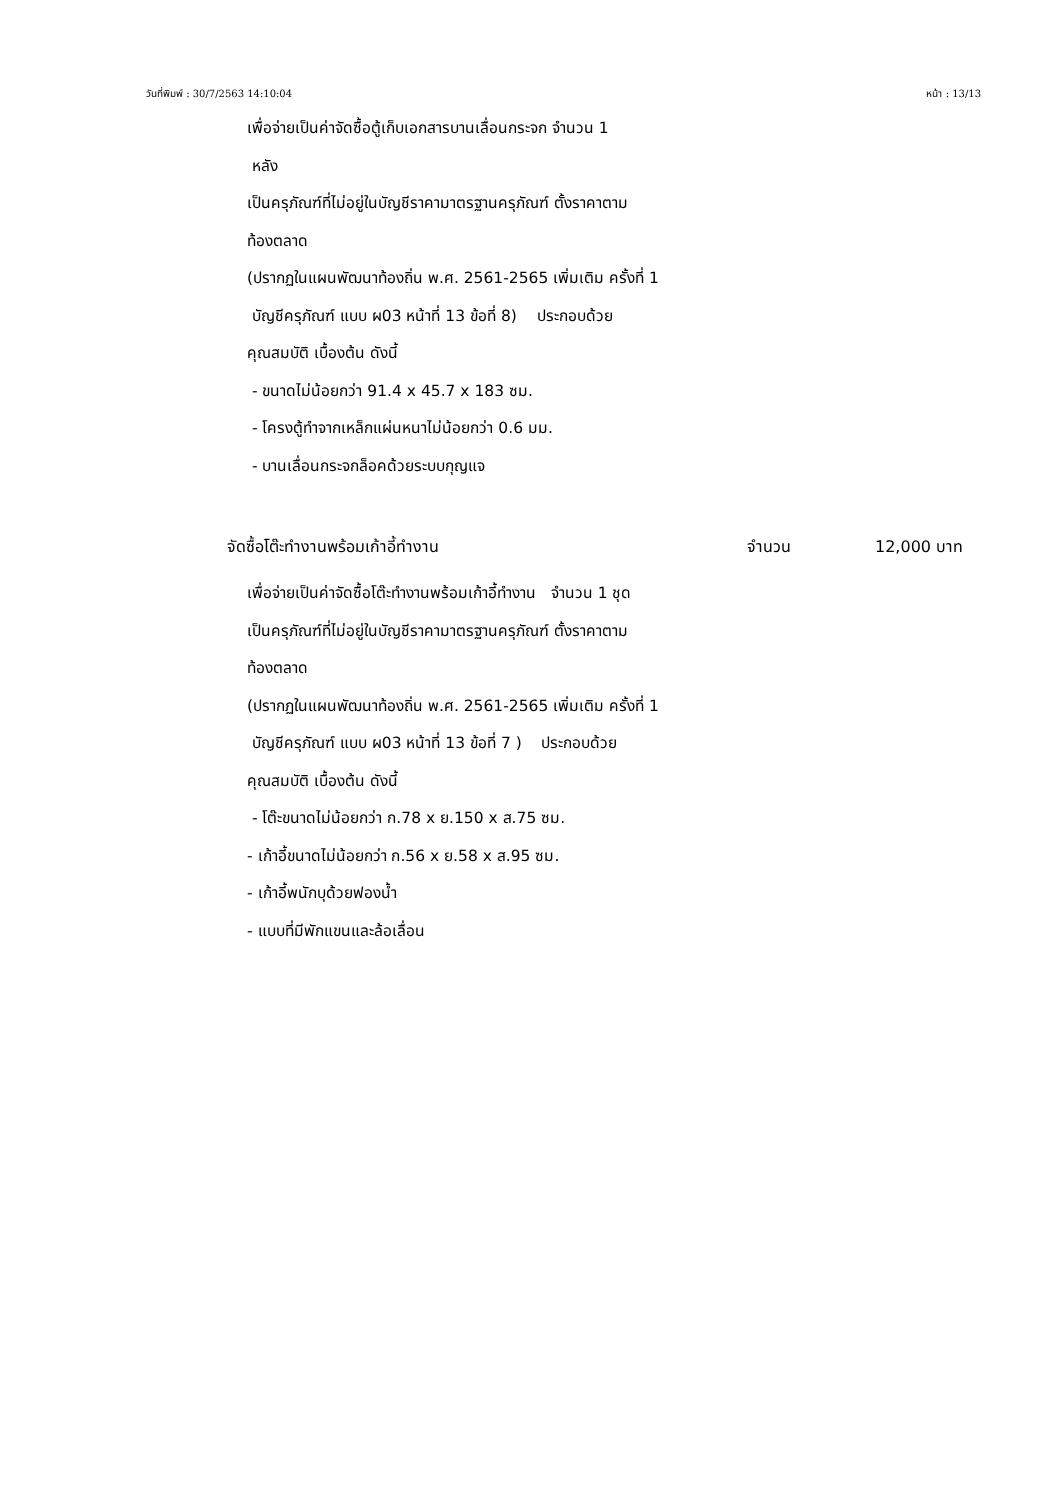วันที่พิมพ์ : 30/7/2563 14:10:04 หน้า : 13/13
เพื่อจ่ายเป็นค่าจัดซื้อตู้เก็บเอกสารบานเลื่อนกระจก จำนวน 1
หลัง
เป็นครุภัณฑ์ที่ไม่อยู่ในบัญชีราคามาตรฐานครุภัณฑ์ ตั้งราคาตาม
ท้องตลาด
(ปรากฏในแผนพัฒนาท้องถิ่น พ.ศ. 2561-2565 เพิ่มเติม ครั้งที่ 1
บัญชีครุภัณฑ์ แบบ ผ03 หน้าที่ 13 ข้อที่ 8) ประกอบด้วย
คุณสมบัติ เบื้องต้น ดังนี้
- ขนาดไม่น้อยกว่า 91.4 x 45.7 x 183 ซม.
- โครงตู้ทำจากเหล็กแผ่นหนาไม่น้อยกว่า 0.6 มม.
- บานเลื่อนกระจกล็อคด้วยระบบกุญแจ
จัดซื้อโต๊ะทำงานพร้อมเก้าอี้ทำงาน จำนวน 12,000 บาท
เพื่อจ่ายเป็นค่าจัดซื้อโต๊ะทำงานพร้อมเก้าอี้ทำงาน จำนวน 1 ชุด
เป็นครุภัณฑ์ที่ไม่อยู่ในบัญชีราคามาตรฐานครุภัณฑ์ ตั้งราคาตาม
ท้องตลาด
(ปรากฏในแผนพัฒนาท้องถิ่น พ.ศ. 2561-2565 เพิ่มเติม ครั้งที่ 1
บัญชีครุภัณฑ์ แบบ ผ03 หน้าที่ 13 ข้อที่ 7 ) ประกอบด้วย
คุณสมบัติ เบื้องต้น ดังนี้
- โต๊ะขนาดไม่น้อยกว่า ก.78 x ย.150 x ส.75 ซม.
- เก้าอี้ขนาดไม่น้อยกว่า ก.56 x ย.58 x ส.95 ซม.
- เก้าอี้พนักบุด้วยฟองน้ำ
- แบบที่มีพักแขนและล้อเลื่อน